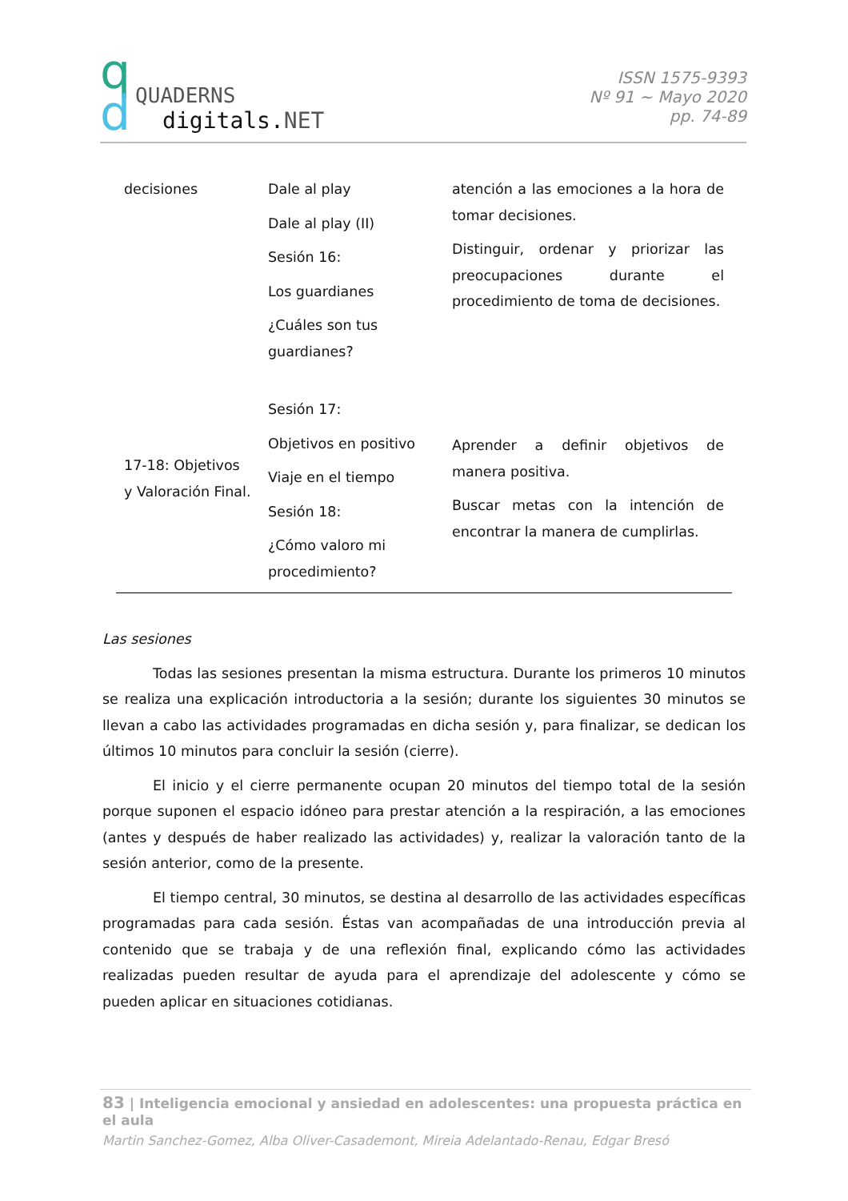q
d
QUADERNS
digitals.NET
ISSN 1575-9393
Nº 91 ~ Mayo 2020
pp. 74-89
| decisiones | Dale al play Dale al play (II) Sesión 16: Los guardianes ¿Cuáles son tus guardianes? | atención a las emociones a la hora de tomar decisiones. Distinguir, ordenar y priorizar las preocupaciones durante el procedimiento de toma de decisiones. |
| 17-18: Objetivos y Valoración Final. | Sesión 17: Objetivos en positivo Viaje en el tiempo Sesión 18: ¿Cómo valoro mi procedimiento? | Aprender a definir objetivos de manera positiva. Buscar metas con la intención de encontrar la manera de cumplirlas. |
Las sesiones
Todas las sesiones presentan la misma estructura. Durante los primeros 10 minutos se realiza una explicación introductoria a la sesión; durante los siguientes 30 minutos se llevan a cabo las actividades programadas en dicha sesión y, para finalizar, se dedican los últimos 10 minutos para concluir la sesión (cierre).
El inicio y el cierre permanente ocupan 20 minutos del tiempo total de la sesión porque suponen el espacio idóneo para prestar atención a la respiración, a las emociones (antes y después de haber realizado las actividades) y, realizar la valoración tanto de la sesión anterior, como de la presente.
El tiempo central, 30 minutos, se destina al desarrollo de las actividades específicas programadas para cada sesión. Éstas van acompañadas de una introducción previa al contenido que se trabaja y de una reflexión final, explicando cómo las actividades realizadas pueden resultar de ayuda para el aprendizaje del adolescente y cómo se pueden aplicar en situaciones cotidianas.
83 | Inteligencia emocional y ansiedad en adolescentes: una propuesta práctica en el aula
Martin Sanchez-Gomez, Alba Oliver-Casademont, Mireia Adelantado-Renau, Edgar Bresó